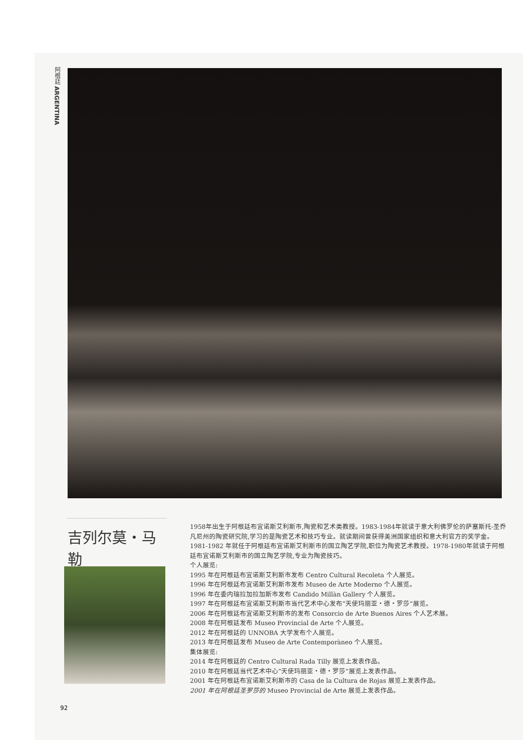阿根廷 ARGENTINA
吉列尔莫・马勒
1958年出生于阿根廷布宜诺斯艾利斯市,陶瓷和艺术类教授。1983-1984年就读于意大利佛罗伦的萨塞斯托-圣乔凡尼州的陶瓷研究院,学习的是陶瓷艺术和技巧专业。就读期间曾获得美洲国家组织和意大利官方的奖学金。1981-1982 年就任于阿根廷布宜诺斯艾利斯市的国立陶艺学院,职位为陶瓷艺术教授。1978-1980年就读于阿根廷布宜诺斯艾利斯市的国立陶艺学院,专业为陶瓷技巧。
个人展览:
1995 年在阿根廷布宜诺斯艾利斯市发布 Centro Cultural Recoleta 个人展览。
1996 年在阿根廷布宜诺斯艾利斯市发布 Museo de Arte Moderno 个人展览。
1996 年在委内瑞拉加拉加斯市发布 Candido Millàn Gallery 个人展览。
1997 年在阿根廷布宜诺斯艾利斯市当代艺术中心发布“天使玛丽亚・德・罗莎”展览。
2006 年在阿根廷布宜诺斯艾利斯市的发布 Consorcio de Arte Buenos Aires 个人艺术展。
2008 年在阿根廷发布 Museo Provincial de Arte 个人展览。
2012 年在阿根廷的 UNNOBA 大学发布个人展览。
2013 年在阿根廷发布 Museo de Arte Contemporàneo 个人展览。
集体展览:
2014 年在阿根廷的 Centro Cultural Rada Tilly 展览上发表作品。
2010 年在阿根廷当代艺术中心“天使玛丽亚・德・罗莎”展览上发表作品。
2001 年在阿根廷布宜诺斯艾利斯市的 Casa de la Cultura de Rojas 展览上发表作品。
2001 年在阿根廷圣罗莎的 Museo Provincial de Arte 展览上发表作品。
92